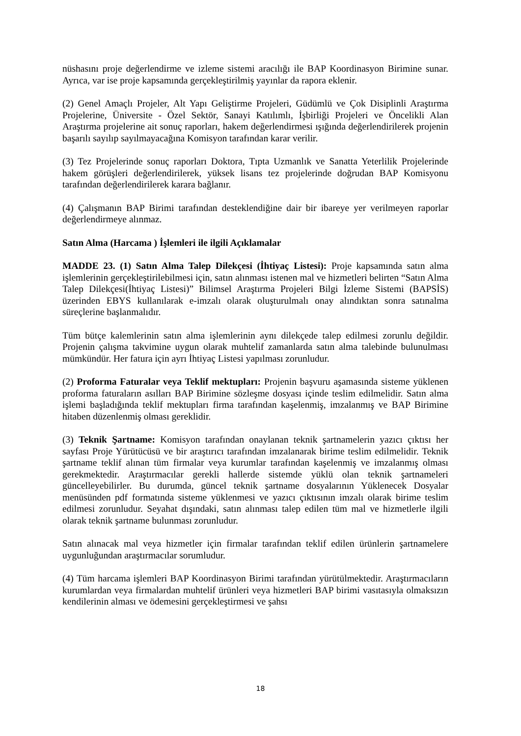nüshasını proje değerlendirme ve izleme sistemi aracılığı ile BAP Koordinasyon Birimine sunar. Ayrıca, var ise proje kapsamında gerçekleştirilmiş yayınlar da rapora eklenir.
(2) Genel Amaçlı Projeler, Alt Yapı Geliştirme Projeleri, Güdümlü ve Çok Disiplinli Araştırma Projelerine, Üniversite - Özel Sektör, Sanayi Katılımlı, İşbirliği Projeleri ve Öncelikli Alan Araştırma projelerine ait sonuç raporları, hakem değerlendirmesi ışığında değerlendirilerek projenin başarılı sayılıp sayılmayacağına Komisyon tarafından karar verilir.
(3) Tez Projelerinde sonuç raporları Doktora, Tıpta Uzmanlık ve Sanatta Yeterlilik Projelerinde hakem görüşleri değerlendirilerek, yüksek lisans tez projelerinde doğrudan BAP Komisyonu tarafından değerlendirilerek karara bağlanır.
(4) Çalışmanın BAP Birimi tarafından desteklendiğine dair bir ibareye yer verilmeyen raporlar değerlendirmeye alınmaz.
Satın Alma (Harcama ) İşlemleri ile ilgili Açıklamalar
MADDE 23. (1) Satın Alma Talep Dilekçesi (İhtiyaç Listesi): Proje kapsamında satın alma işlemlerinin gerçekleştirilebilmesi için, satın alınması istenen mal ve hizmetleri belirten “Satın Alma Talep Dilekçesi(İhtiyaç Listesi)” Bilimsel Araştırma Projeleri Bilgi İzleme Sistemi (BAPSİS) üzerinden EBYS kullanılarak e-imzalı olarak oluşturulmalı onay alındıktan sonra satınalma süreçlerine başlanmalıdır.
Tüm bütçe kalemlerinin satın alma işlemlerinin aynı dilekçede talep edilmesi zorunlu değildir. Projenin çalışma takvimine uygun olarak muhtelif zamanlarda satın alma talebinde bulunulması mümkündür. Her fatura için ayrı İhtiyaç Listesi yapılması zorunludur.
(2) Proforma Faturalar veya Teklif mektupları: Projenin başvuru aşamasında sisteme yüklenen proforma faturaların asılları BAP Birimine sözleşme dosyası içinde teslim edilmelidir. Satın alma işlemi başladığında teklif mektupları firma tarafından kaşelenmiş, imzalanmış ve BAP Birimine hitaben düzenlenmiş olması gereklidir.
(3) Teknik Şartname: Komisyon tarafından onaylanan teknik şartnamelerin yazıcı çıktısı her sayfası Proje Yürütücüsü ve bir araştırıcı tarafından imzalanarak birime teslim edilmelidir. Teknik şartname teklif alınan tüm firmalar veya kurumlar tarafından kaşelenmiş ve imzalanmış olması gerekmektedir. Araştırmacılar gerekli hallerde sistemde yüklü olan teknik şartnameleri güncelleyebilirler. Bu durumda, güncel teknik şartname dosyalarının Yüklenecek Dosyalar menüsünden pdf formatında sisteme yüklenmesi ve yazıcı çıktısının imzalı olarak birime teslim edilmesi zorunludur. Seyahat dışındaki, satın alınması talep edilen tüm mal ve hizmetlerle ilgili olarak teknik şartname bulunması zorunludur.
Satın alınacak mal veya hizmetler için firmalar tarafından teklif edilen ürünlerin şartnamelere uygunluğundan araştırmacılar sorumludur.
(4) Tüm harcama işlemleri BAP Koordinasyon Birimi tarafından yürütülmektedir. Araştırmacıların kurumlardan veya firmalardan muhtelif ürünleri veya hizmetleri BAP birimi vasıtasıyla olmaksızın kendilerinin alması ve ödemesini gerçekleştirmesi ve şahsı
18